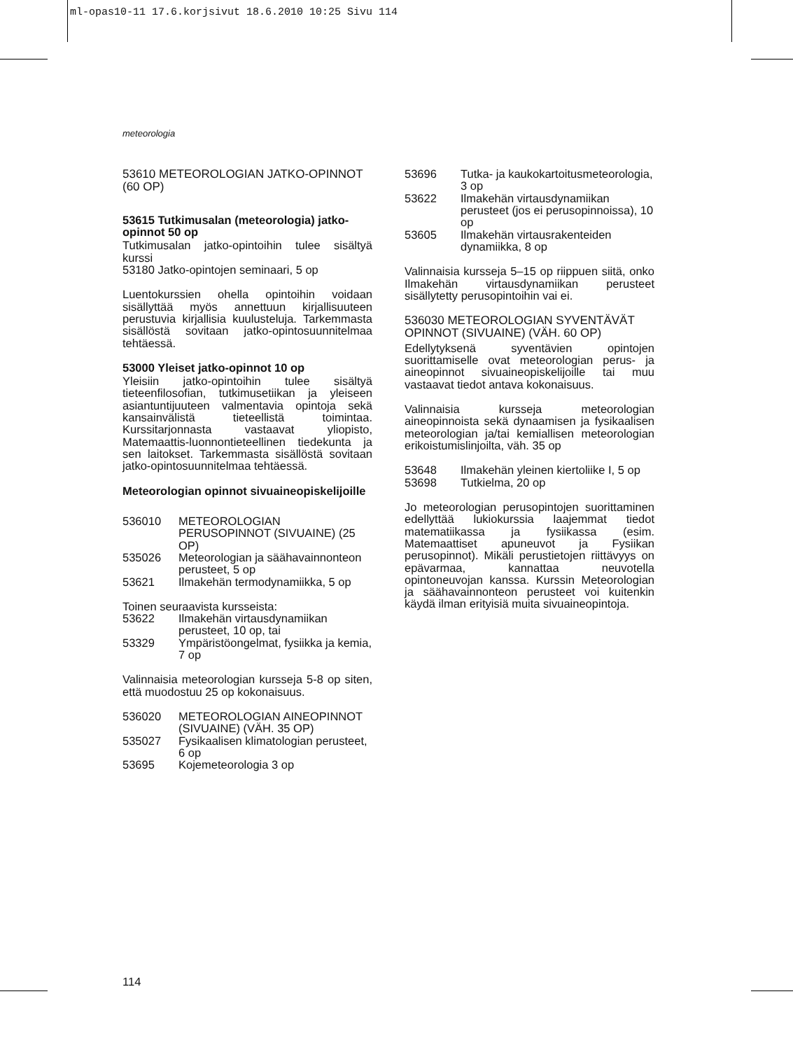ml-opas10-11 17.6.korjsivut 18.6.2010 10:25 Sivu 114
meteorologia
53610 METEOROLOGIAN JATKO-OPINNOT (60 OP)
53615 Tutkimusalan (meteorologia) jatko-opinnot 50 op
Tutkimusalan jatko-opintoihin tulee sisältyä kurssi
53180 Jatko-opintojen seminaari, 5 op
Luentokurssien ohella opintoihin voidaan sisällyttää myös annettuun kirjallisuuteen perustuvia kirjallisia kuulusteluja. Tarkemmasta sisällöstä sovitaan jatko-opintosuunnitelmaa tehtäessä.
53000 Yleiset jatko-opinnot 10 op
Yleisiin jatko-opintoihin tulee sisältyä tieteenfilosofian, tutkimusetiikan ja yleiseen asiantuntijuuteen valmentavia opintoja sekä kansainvälistä tieteellistä toimintaa. Kurssitarjonnasta vastaavat yliopisto, Matemaattis-luonnontieteellinen tiedekunta ja sen laitokset. Tarkemmasta sisällöstä sovitaan jatko-opintosuunnitelmaa tehtäessä.
Meteorologian opinnot sivuaineopiskelijoille
536010 METEOROLOGIAN PERUSOPINNOT (SIVUAINE) (25 OP)
535026 Meteorologian ja säähavainnonteon perusteet, 5 op
53621 Ilmakehän termodynamiikka, 5 op
Toinen seuraavista kursseista:
53622 Ilmakehän virtausdynamiikan perusteet, 10 op, tai
53329 Ympäristöongelmat, fysiikka ja kemia, 7 op
Valinnaisia meteorologian kursseja 5-8 op siten, että muodostuu 25 op kokonaisuus.
536020 METEOROLOGIAN AINEOPINNOT (SIVUAINE) (VÄH. 35 OP)
535027 Fysikaalisen klimatologian perusteet, 6 op
53695 Kojemeteorologia 3 op
53696 Tutka- ja kaukokartoitusmeteorologia, 3 op
53622 Ilmakehän virtausdynamiikan perusteet (jos ei perusopinnoissa), 10 op
53605 Ilmakehän virtausrakenteiden dynamiikka, 8 op
Valinnaisia kursseja 5–15 op riippuen siitä, onko Ilmakehän virtausdynamiikan perusteet sisällytetty perusopintoihin vai ei.
536030 METEOROLOGIAN SYVENTÄVÄT OPINNOT (SIVUAINE) (VÄH. 60 OP)
Edellytyksenä syventävien opintojen suorittamiselle ovat meteorologian perus- ja aineopinnot sivuaineopiskelijoille tai muu vastaavat tiedot antava kokonaisuus.
Valinnaisia kursseja meteorologian aineopinnoista sekä dynaamisen ja fysikaalisen meteorologian ja/tai kemiallisen meteorologian erikoistumislinjoilta, väh. 35 op
53648 Ilmakehän yleinen kiertoliike I, 5 op
53698 Tutkielma, 20 op
Jo meteorologian perusopintojen suorittaminen edellyttää lukiokurssia laajemmat tiedot matematiikassa ja fysiikassa (esim. Matemaattiset apuneuvot ja Fysiikan perusopinnot). Mikäli perustietojen riittävyys on epävarmaa, kannattaa neuvotella opintoneuvojan kanssa. Kurssin Meteorologian ja säähavainnonteon perusteet voi kuitenkin käydä ilman erityisiä muita sivuaineopintoja.
114